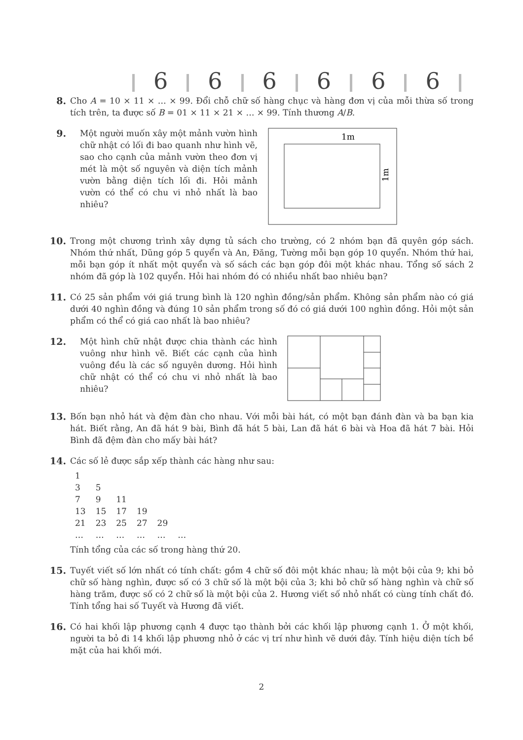6 6 6 6 6 6
8. Cho A = 10 × 11 × … × 99. Đổi chỗ chữ số hàng chục và hàng đơn vị của mỗi thừa số trong tích trên, ta được số B = 01 × 11 × 21 × … × 99. Tính thương A/B.
9. Một người muốn xây một mảnh vườn hình chữ nhật có lối đi bao quanh như hình vẽ, sao cho cạnh của mảnh vườn theo đơn vị mét là một số nguyên và diện tích mảnh vườn bằng diện tích lối đi. Hỏi mảnh vườn có thể có chu vi nhỏ nhất là bao nhiêu?
1m
1m
10. Trong một chương trình xây dựng tủ sách cho trường, có 2 nhóm bạn đã quyên góp sách. Nhóm thứ nhất, Dũng góp 5 quyển và An, Đăng, Tường mỗi bạn góp 10 quyển. Nhóm thứ hai, mỗi bạn góp ít nhất một quyển và số sách các bạn góp đôi một khác nhau. Tổng số sách 2 nhóm đã góp là 102 quyển. Hỏi hai nhóm đó có nhiều nhất bao nhiêu bạn?
11. Có 25 sản phẩm với giá trung bình là 120 nghìn đồng/sản phẩm. Không sản phẩm nào có giá dưới 40 nghìn đồng và đúng 10 sản phẩm trong số đó có giá dưới 100 nghìn đồng. Hỏi một sản phẩm có thể có giá cao nhất là bao nhiêu?
12. Một hình chữ nhật được chia thành các hình vuông như hình vẽ. Biết các cạnh của hình vuông đều là các số nguyên dương. Hỏi hình chữ nhật có thể có chu vi nhỏ nhất là bao nhiêu?
13. Bốn bạn nhỏ hát và đệm đàn cho nhau. Với mỗi bài hát, có một bạn đánh đàn và ba bạn kia hát. Biết rằng, An đã hát 9 bài, Bình đã hát 5 bài, Lan đã hát 6 bài và Hoa đã hát 7 bài. Hỏi Bình đã đệm đàn cho mấy bài hát?
14. Các số lẻ được sắp xếp thành các hàng như sau:
| 1 | | | | | |
| 3 | 5 | | | | |
| 7 | 9 | 11 | | | |
| 13 | 15 | 17 | 19 | | |
| 21 | 23 | 25 | 27 | 29 | |
| … | … | … | … | … | … |
Tính tổng của các số trong hàng thứ 20.
15. Tuyết viết số lớn nhất có tính chất: gồm 4 chữ số đôi một khác nhau; là một bội của 9; khi bỏ chữ số hàng nghìn, được số có 3 chữ số là một bội của 3; khi bỏ chữ số hàng nghìn và chữ số hàng trăm, được số có 2 chữ số là một bội của 2. Hương viết số nhỏ nhất có cùng tính chất đó. Tính tổng hai số Tuyết và Hương đã viết.
16. Có hai khối lập phương cạnh 4 được tạo thành bởi các khối lập phương cạnh 1. Ở một khối, người ta bỏ đi 14 khối lập phương nhỏ ở các vị trí như hình vẽ dưới đây. Tính hiệu diện tích bề mặt của hai khối mới.
2